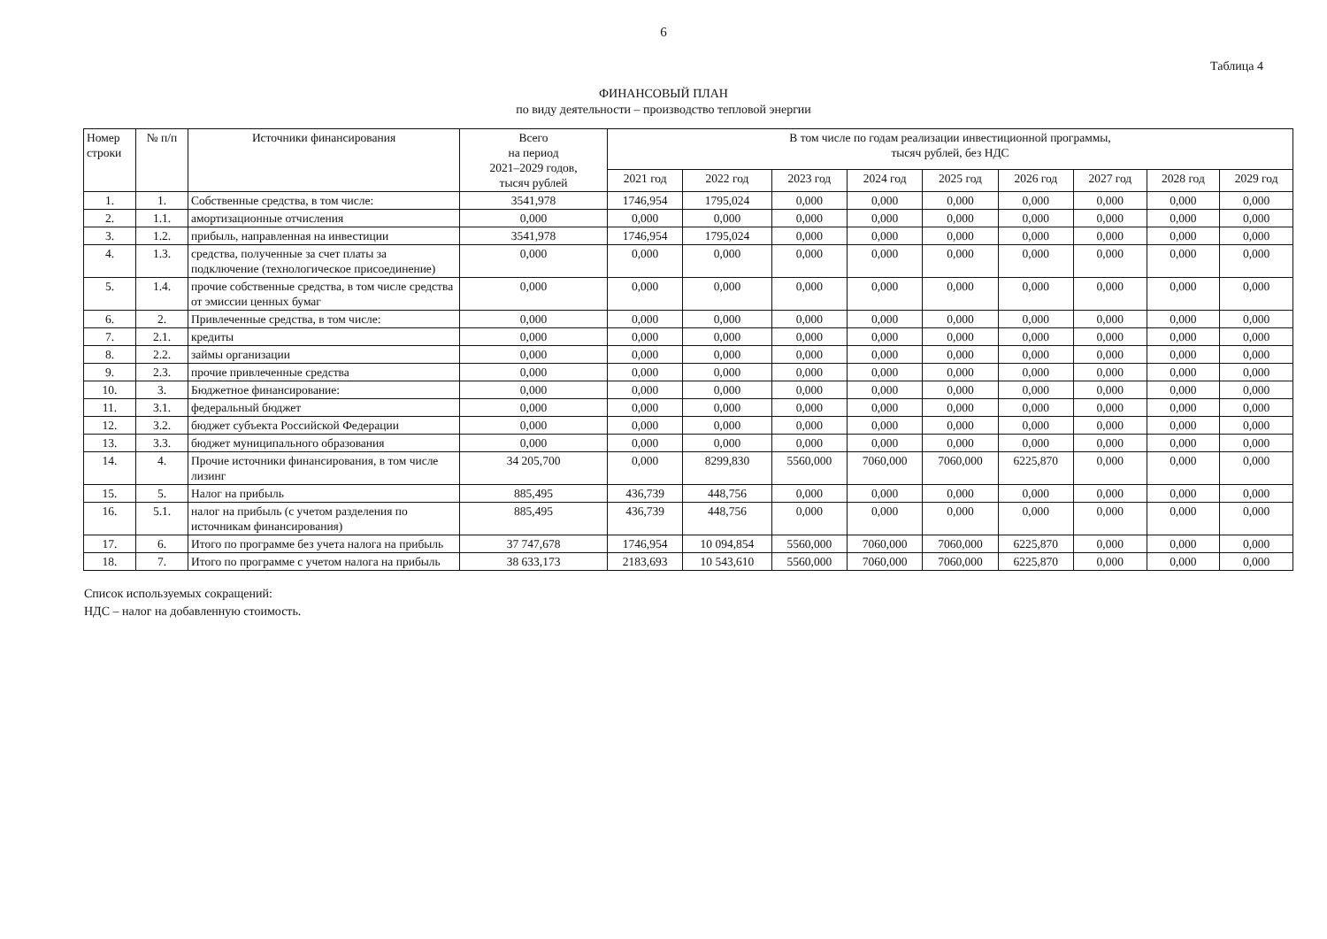6
Таблица 4
ФИНАНСОВЫЙ ПЛАН
по виду деятельности – производство тепловой энергии
| Номер строки | № п/п | Источники финансирования | Всего на период 2021–2029 годов, тысяч рублей | В том числе по годам реализации инвестиционной программы, тысяч рублей, без НДС | | | | | | | | |
| --- | --- | --- | --- | --- | --- | --- | --- | --- | --- | --- | --- | --- |
| | | | | 2021 год | 2022 год | 2023 год | 2024 год | 2025 год | 2026 год | 2027 год | 2028 год | 2029 год |
| 1. | 1. | Собственные средства, в том числе: | 3541,978 | 1746,954 | 1795,024 | 0,000 | 0,000 | 0,000 | 0,000 | 0,000 | 0,000 | 0,000 |
| 2. | 1.1. | амортизационные отчисления | 0,000 | 0,000 | 0,000 | 0,000 | 0,000 | 0,000 | 0,000 | 0,000 | 0,000 | 0,000 |
| 3. | 1.2. | прибыль, направленная на инвестиции | 3541,978 | 1746,954 | 1795,024 | 0,000 | 0,000 | 0,000 | 0,000 | 0,000 | 0,000 | 0,000 |
| 4. | 1.3. | средства, полученные за счет платы за подключение (технологическое присоединение) | 0,000 | 0,000 | 0,000 | 0,000 | 0,000 | 0,000 | 0,000 | 0,000 | 0,000 | 0,000 |
| 5. | 1.4. | прочие собственные средства, в том числе средства от эмиссии ценных бумаг | 0,000 | 0,000 | 0,000 | 0,000 | 0,000 | 0,000 | 0,000 | 0,000 | 0,000 | 0,000 |
| 6. | 2. | Привлеченные средства, в том числе: | 0,000 | 0,000 | 0,000 | 0,000 | 0,000 | 0,000 | 0,000 | 0,000 | 0,000 | 0,000 |
| 7. | 2.1. | кредиты | 0,000 | 0,000 | 0,000 | 0,000 | 0,000 | 0,000 | 0,000 | 0,000 | 0,000 | 0,000 |
| 8. | 2.2. | займы организации | 0,000 | 0,000 | 0,000 | 0,000 | 0,000 | 0,000 | 0,000 | 0,000 | 0,000 | 0,000 |
| 9. | 2.3. | прочие привлеченные средства | 0,000 | 0,000 | 0,000 | 0,000 | 0,000 | 0,000 | 0,000 | 0,000 | 0,000 | 0,000 |
| 10. | 3. | Бюджетное финансирование: | 0,000 | 0,000 | 0,000 | 0,000 | 0,000 | 0,000 | 0,000 | 0,000 | 0,000 | 0,000 |
| 11. | 3.1. | федеральный бюджет | 0,000 | 0,000 | 0,000 | 0,000 | 0,000 | 0,000 | 0,000 | 0,000 | 0,000 | 0,000 |
| 12. | 3.2. | бюджет субъекта Российской Федерации | 0,000 | 0,000 | 0,000 | 0,000 | 0,000 | 0,000 | 0,000 | 0,000 | 0,000 | 0,000 |
| 13. | 3.3. | бюджет муниципального образования | 0,000 | 0,000 | 0,000 | 0,000 | 0,000 | 0,000 | 0,000 | 0,000 | 0,000 | 0,000 |
| 14. | 4. | Прочие источники финансирования, в том числе лизинг | 34 205,700 | 0,000 | 8299,830 | 5560,000 | 7060,000 | 7060,000 | 6225,870 | 0,000 | 0,000 | 0,000 |
| 15. | 5. | Налог на прибыль | 885,495 | 436,739 | 448,756 | 0,000 | 0,000 | 0,000 | 0,000 | 0,000 | 0,000 | 0,000 |
| 16. | 5.1. | налог на прибыль (с учетом разделения по источникам финансирования) | 885,495 | 436,739 | 448,756 | 0,000 | 0,000 | 0,000 | 0,000 | 0,000 | 0,000 | 0,000 |
| 17. | 6. | Итого по программе без учета налога на прибыль | 37 747,678 | 1746,954 | 10 094,854 | 5560,000 | 7060,000 | 7060,000 | 6225,870 | 0,000 | 0,000 | 0,000 |
| 18. | 7. | Итого по программе с учетом налога на прибыль | 38 633,173 | 2183,693 | 10 543,610 | 5560,000 | 7060,000 | 7060,000 | 6225,870 | 0,000 | 0,000 | 0,000 |
Список используемых сокращений:
НДС – налог на добавленную стоимость.